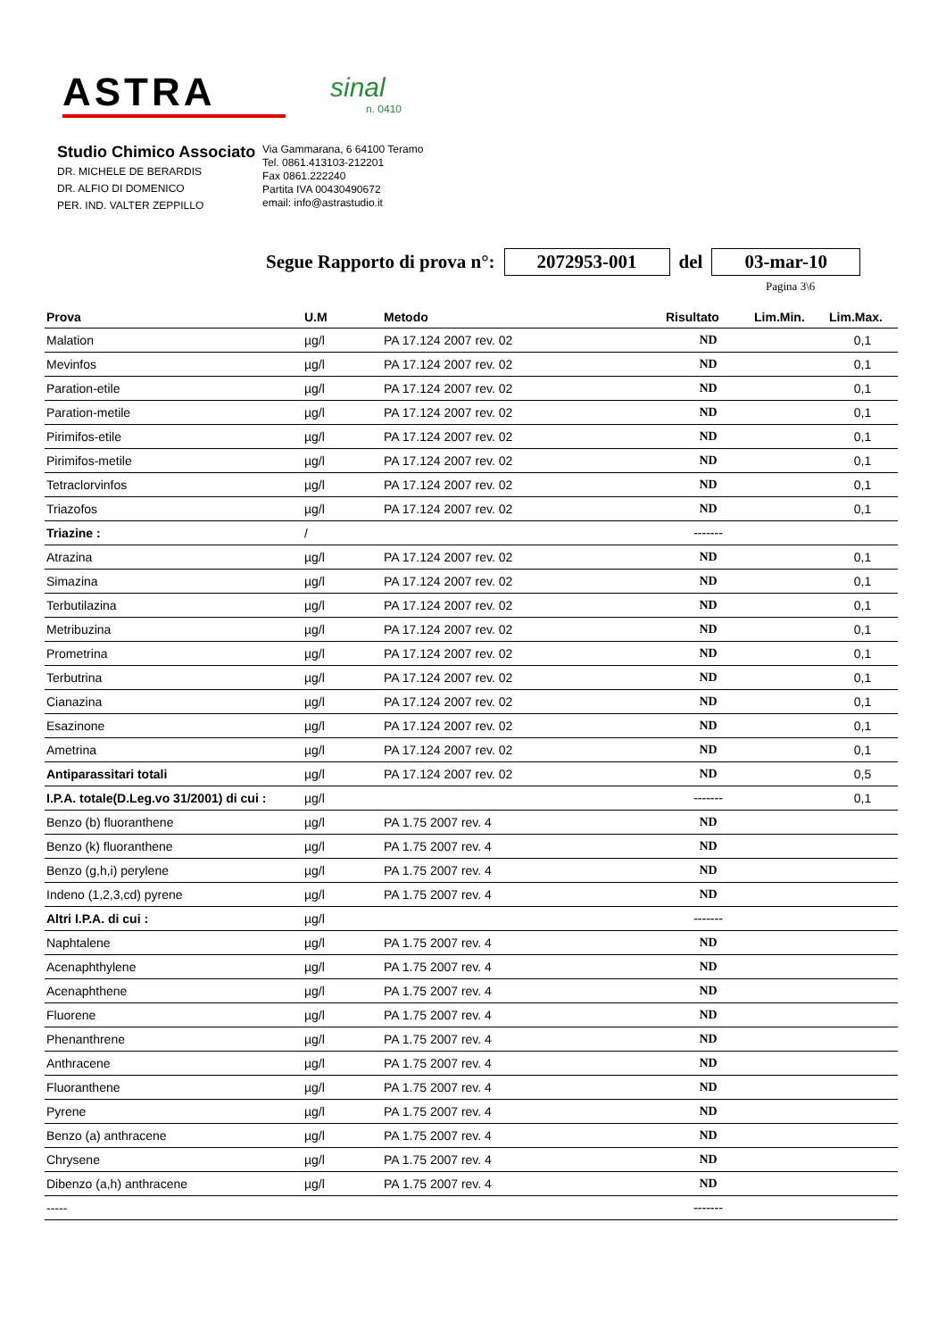ASTRA
sinal
n. 0410
Studio Chimico Associato
DR. MICHELE DE BERARDIS
DR. ALFIO DI DOMENICO
PER. IND. VALTER ZEPPILLO
Via Gammarana, 6 64100 Teramo
Tel. 0861.413103-212201
Fax 0861.222240
Partita IVA 00430490672
email: info@astrastudio.it
Segue Rapporto di prova n°: 2072953-001 del 03-mar-10
Pagina 3\6
| Prova | U.M | Metodo | Risultato | Lim.Min. | Lim.Max. |
| --- | --- | --- | --- | --- | --- |
| Malation | µg/l | PA 17.124 2007 rev. 02 | ND | | 0,1 |
| Mevinfos | µg/l | PA 17.124 2007 rev. 02 | ND | | 0,1 |
| Paration-etile | µg/l | PA 17.124 2007 rev. 02 | ND | | 0,1 |
| Paration-metile | µg/l | PA 17.124 2007 rev. 02 | ND | | 0,1 |
| Pirimifos-etile | µg/l | PA 17.124 2007 rev. 02 | ND | | 0,1 |
| Pirimifos-metile | µg/l | PA 17.124 2007 rev. 02 | ND | | 0,1 |
| Tetraclorvinfos | µg/l | PA 17.124 2007 rev. 02 | ND | | 0,1 |
| Triazofos | µg/l | PA 17.124 2007 rev. 02 | ND | | 0,1 |
| Triazine : | / | | ------- | | |
| Atrazina | µg/l | PA 17.124 2007 rev. 02 | ND | | 0,1 |
| Simazina | µg/l | PA 17.124 2007 rev. 02 | ND | | 0,1 |
| Terbutilazina | µg/l | PA 17.124 2007 rev. 02 | ND | | 0,1 |
| Metribuzina | µg/l | PA 17.124 2007 rev. 02 | ND | | 0,1 |
| Prometrina | µg/l | PA 17.124 2007 rev. 02 | ND | | 0,1 |
| Terbutrina | µg/l | PA 17.124 2007 rev. 02 | ND | | 0,1 |
| Cianazina | µg/l | PA 17.124 2007 rev. 02 | ND | | 0,1 |
| Esazinone | µg/l | PA 17.124 2007 rev. 02 | ND | | 0,1 |
| Ametrina | µg/l | PA 17.124 2007 rev. 02 | ND | | 0,1 |
| Antiparassitari totali | µg/l | PA 17.124 2007 rev. 02 | ND | | 0,5 |
| I.P.A. totale(D.Leg.vo 31/2001) di cui : | µg/l | | ------- | | 0,1 |
| Benzo (b) fluoranthene | µg/l | PA 1.75 2007 rev. 4 | ND | | |
| Benzo (k) fluoranthene | µg/l | PA 1.75 2007 rev. 4 | ND | | |
| Benzo (g,h,i) perylene | µg/l | PA 1.75 2007 rev. 4 | ND | | |
| Indeno (1,2,3,cd) pyrene | µg/l | PA 1.75 2007 rev. 4 | ND | | |
| Altri I.P.A. di cui : | µg/l | | ------- | | |
| Naphtalene | µg/l | PA 1.75 2007 rev. 4 | ND | | |
| Acenaphthylene | µg/l | PA 1.75 2007 rev. 4 | ND | | |
| Acenaphthene | µg/l | PA 1.75 2007 rev. 4 | ND | | |
| Fluorene | µg/l | PA 1.75 2007 rev. 4 | ND | | |
| Phenanthrene | µg/l | PA 1.75 2007 rev. 4 | ND | | |
| Anthracene | µg/l | PA 1.75 2007 rev. 4 | ND | | |
| Fluoranthene | µg/l | PA 1.75 2007 rev. 4 | ND | | |
| Pyrene | µg/l | PA 1.75 2007 rev. 4 | ND | | |
| Benzo (a) anthracene | µg/l | PA 1.75 2007 rev. 4 | ND | | |
| Chrysene | µg/l | PA 1.75 2007 rev. 4 | ND | | |
| Dibenzo (a,h) anthracene | µg/l | PA 1.75 2007 rev. 4 | ND | | |
| ----- | | | ------- | | |